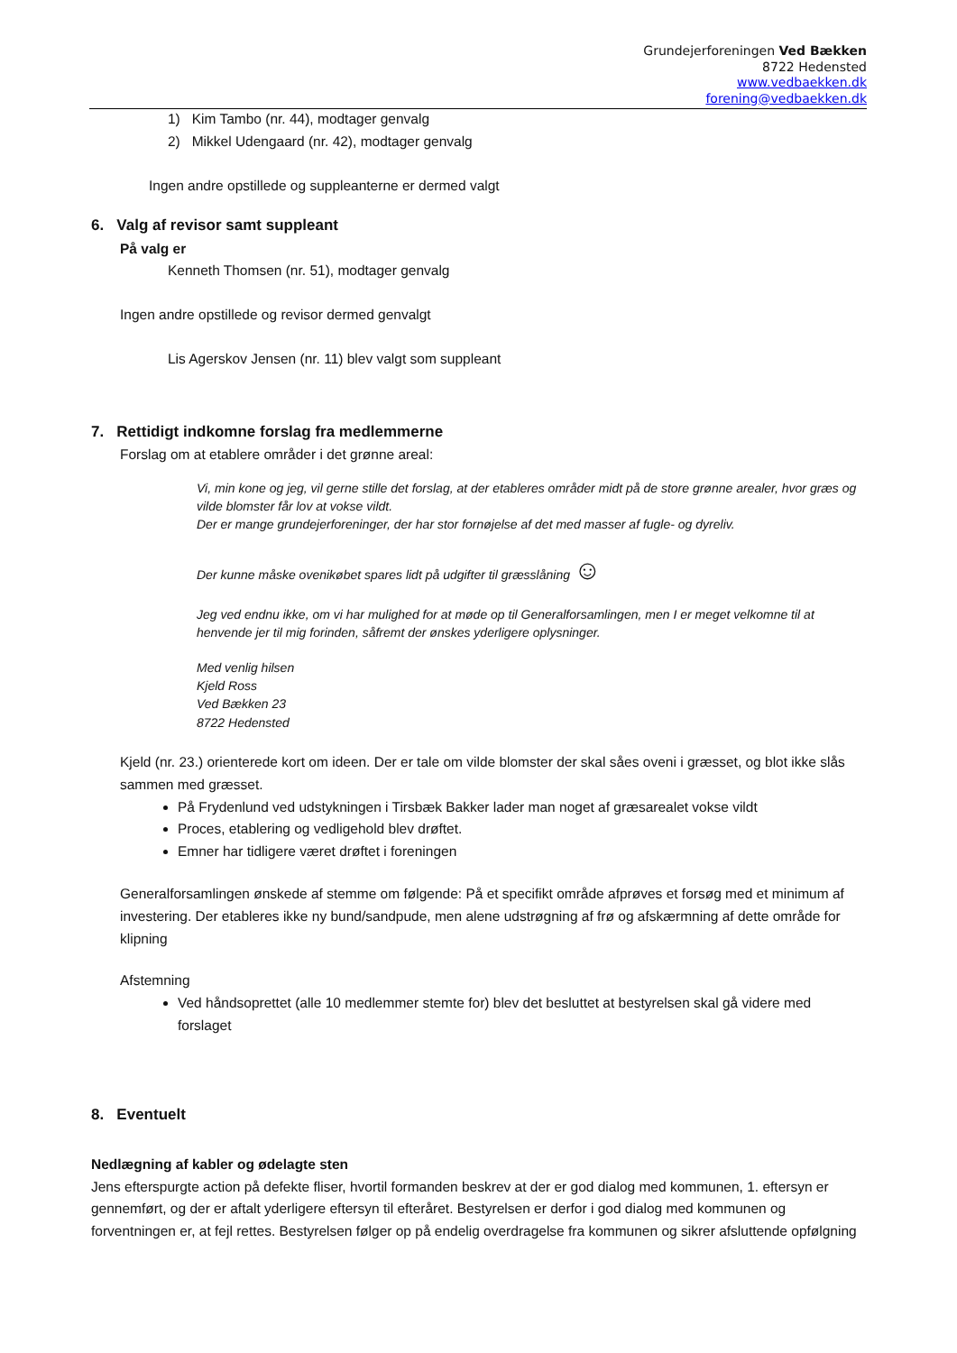Grundejerforeningen Ved Bække­n
8722 Hedensted
www.vedbaekken.dk
forening@vedbaekken.dk
1) Kim Tambo (nr. 44), modtager genvalg
2) Mikkel Udengaard (nr. 42), modtager genvalg
Ingen andre opstillede og suppleanterne er dermed valgt
6. Valg af revisor samt suppleant
På valg er
Kenneth Thomsen (nr. 51), modtager genvalg
Ingen andre opstillede og revisor dermed genvalgt
Lis Agerskov Jensen (nr. 11) blev valgt som suppleant
7. Rettidigt indkomne forslag fra medlemmerne
Forslag om at etablere områder i det grønne areal:
Vi, min kone og jeg, vil gerne stille det forslag, at der etableres områder midt på de store grønne arealer, hvor græs og vilde blomster får lov at vokse vildt.
Der er mange grundejerforeninger, der har stor fornøjelse af det med masser af fugle- og dyreliv.
Der kunne måske ovenikøbet spares lidt på udgifter til græsslåning ☺
Jeg ved endnu ikke, om vi har mulighed for at møde op til Generalforsamlingen, men I er meget velkomne til at henvende jer til mig forinden, såfremt der ønskes yderligere oplysninger.
Med venlig hilsen
Kjeld Ross
Ved Bække­n 23
8722 Hedensted
Kjeld (nr. 23.) orienterede kort om ideen. Der er tale om vilde blomster der skal såes oveni i græsset, og blot ikke slås sammen med græsset.
På Frydenlund ved udstykningen i Tirsbæk Bakker lader man noget af græsarealet vokse vildt
Proces, etablering og vedligehold blev drøftet.
Emner har tidligere været drøftet i foreningen
Generalforsamlingen ønskede af stemme om følgende: På et specifikt område afprøves et forsøg med et minimum af investering. Der etableres ikke ny bund/sandpude, men alene udstrøgning af frø og afskærmning af dette område for klipning
Afstemning
Ved håndsoprettet (alle 10 medlemmer stemte for) blev det besluttet at bestyrelsen skal gå videre med forslaget
8. Eventuelt
Nedlægning af kabler og ødelagte sten
Jens efterspurgte action på defekte fliser, hvortil formanden beskrev at der er god dialog med kommunen, 1. eftersyn er gennemført, og der er aftalt yderligere eftersyn til efteråret. Bestyrelsen er derfor i god dialog med kommunen og forventningen er, at fejl rettes. Bestyrelsen følger op på endelig overdragelse fra kommunen og sikrer afsluttende opfølgning